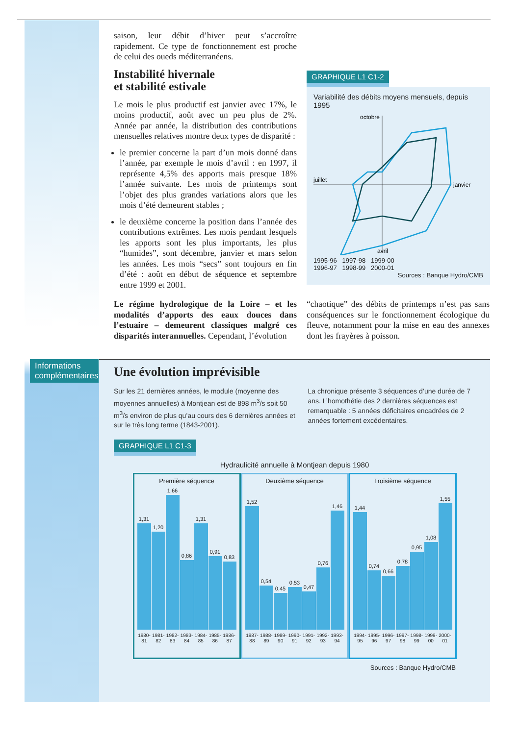saison, leur débit d’hiver peut s’accroître rapidement. Ce type de fonctionnement est proche de celui des oueds méditerranéens.
Instabilité hivernale
et stabilité estivale
Le mois le plus productif est janvier avec 17%, le moins productif, août avec un peu plus de 2%. Année par année, la distribution des contributions mensuelles relatives montre deux types de disparité :
le premier concerne la part d’un mois donné dans l’année, par exemple le mois d’avril : en 1997, il représente 4,5% des apports mais presque 18% l’année suivante. Les mois de printemps sont l’objet des plus grandes variations alors que les mois d’été demeurent stables ;
le deuxième concerne la position dans l’année des contributions extrêmes. Les mois pendant lesquels les apports sont les plus importants, les plus “humides”, sont décembre, janvier et mars selon les années. Les mois “secs” sont toujours en fin d’été : août en début de séquence et septembre entre 1999 et 2001.
GRAPHIQUE L1 C1-2
Variabilité des débits moyens mensuels, depuis 1995
octobre
janvier
avril
juillet
1995-96 1997-98 1999-00
1996-97 1998-99 2000-01
Sources : Banque Hydro/CMB
octobre novembre décembre septembre août juillet juin mai avril mars février janvier
Le régime hydrologique de la Loire – et les modalités d’apports des eaux douces dans l’estuaire – demeurent classiques malgré ces disparités interannuelles. Cependant, l’évolution
“chaotique” des débits de printemps n’est pas sans conséquences sur le fonctionnement écologique du fleuve, notamment pour la mise en eau des annexes dont les frayères à poisson.
Informations complémentaires
Une évolution imprévisible
Sur les 21 dernières années, le module (moyenne des moyennes annuelles) à Montjean est de 898 m<sup>3</sup>/s soit 50 m<sup>3</sup>/s environ de plus qu’au cours des 6 dernières années et sur le très long terme (1843-2001).
La chronique présente 3 séquences d’une durée de 7 ans. L’homothétie des 2 dernières séquences est remarquable : 5 années déficitaires encadrées de 2 années fortement excédentaires.
GRAPHIQUE L1 C1-3
Hydraulicité annuelle à Montjean depuis 1980
Première séquence
1,31
1,20
1,66
0,86
1,31
0,91
0,83
1980-81 1981-82 1982-83 1983-84 1984-85 1985-86 1986-87
Deuxième séquence
1,52
0,54
0,45
0,53
0,47
0,76
1,46
1987-88 1988-89 1989-90 1990-91 1991-92 1992-93 1993-94
Troisième séquence
1,44
0,74
0,66
0,78
0,95
1,08
1,55
1994-95 1995-96 1996-97 1997-98 1998-99 1999-00 2000-01
Sources : Banque Hydro/CMB